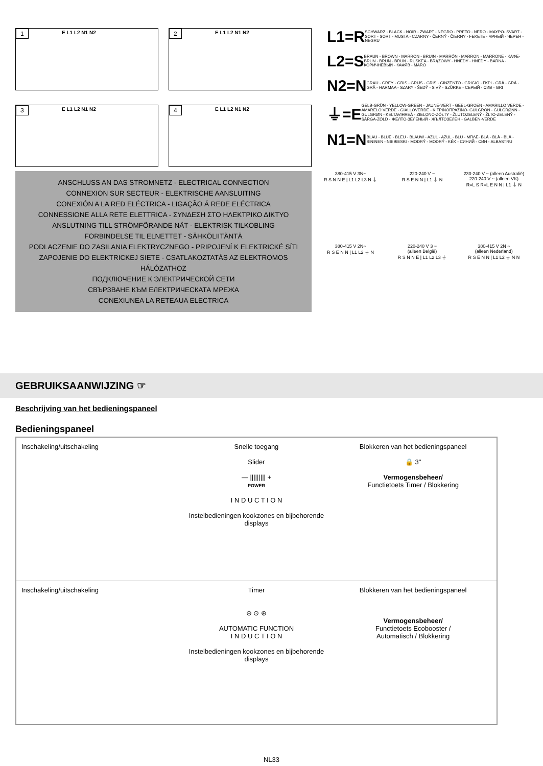1 E L1 L2 N1 N2
2 E L1 L2 N1 N2
3 E L1 L2 N1 N2
4 E L1 L2 N1 N2
L1=R
SCHWARZ - BLACK - NOIR - ZWART - NEGRO - PRETO - NERO - ΜΑΥΡΟ- SVART - SORT - SORT - MUSTA - CZARNY - ČERNÝ - ČIERNY - FEKETE - ЧРНЫЙ - ЧЕРЕН - NEGRU
L2=S
BRAUN - BROWN - MARRON - BRUIN - MARRÓN - MARRON - MARRONE - ΚΑΦΕ- BRUN - BRUN - BRUN - RUSKEA - BRĄZOWY - HNĚDÝ - HNEDÝ - BARNA - КОРИЧНЕВЫЙ - КАФЯВ - MARO
N2=N
GRAU - GREY - GRIS - GRIJS - GRIS - CINZENTO - GRIGIO - ΓΚΡΙ - GRÅ - GRÅ - GRÅ - HARMAA - SZARY - ŠEDÝ - SIVÝ - SZÜRKE - СЕРЫЙ - СИВ - GRI
⏚=E
GELB-GRÜN - YELLOW-GREEN - JAUNE-VERT - GEEL-GROEN - AMARILLO VERDE - AMARELO VERDE - GIALLOVERDE - ΚΙΤΡΙΝΟΠΡΑΣΙΝΟ- GULGRÖN - GULGRØNN - GULGRØN - KELTAVIHREÄ - ZIELONO-ŻÓŁTY - ŽLUTOZELENÝ - ŽLTO-ZELENÝ - SÁRGA-ZÖLD - ЖЕЛТО-ЗЕЛЕНЫЙ - ЖЪЛТОЗЕЛЕН - GALBEN-VERDE
N1=N
BLAU - BLUE - BLEU - BLAUW - AZUL - AZUL - BLU - ΜΠΛΕ- BLÅ - BLÅ - BLÅ - SININEN - NIEBIESKI - MODRÝ - MODRÝ - KÉK - СИНИЙ - СИН - ALBASTRU
ANSCHLUSS AN DAS STROMNETZ - ELECTRICAL CONNECTION
CONNEXION SUR SECTEUR - ELEKTRISCHE AANSLUITING
CONEXIÓN A LA RED ELÉCTRICA - LIGAÇÃO Á REDE ELÉCTRICA
CONNESSIONE ALLA RETE ELETTRICA - ΣΥΝΔΕΣΗ ΣΤΟ ΗΛΕΚΤΡΙΚΟ ΔΙΚΤΥΟ
ANSLUTNING TILL STRÖMFÖRANDE NÄT - ELEKTRISK TILKOBLING
FORBINDELSE TIL ELNETTET - SÄHKÖLIITÄNTÄ
PODLACZENIE DO ZASILANIA ELEKTRYCZNEGO - PRIPOJENÍ K ELEKTRICKÉ SÍTI
ZAPOJENIE DO ELEKTRICKEJ SIETE - CSATLAKOZTATÁS AZ ELEKTROMOS HÁLÓZATHOZ
ПОДКЛЮЧЕНИЕ К ЭЛЕКТРИЧЕСКОЙ СЕТИ
СВЪРЗВАНЕ КЪМ ЕЛЕКТРИЧЕСКАТА МРЕЖА
CONEXIUNEA LA RETEAUA ELECTRICA
380-415 V 3N~
R S N N E | L1 L2 L3 N ⏚
220-240 V ~
R S E N N | L1 ⏚ N
230-240 V ~ (alleen Australië)
220-240 V ~ (alleen VK)
R=L S R=L E N N | L1 ⏚ N
380-415 V 2N~
R S E N N | L1 L2 ⏚ N
220-240 V 3 ~
(alleen België)
R S N N E | L1 L2 L3 ⏚
380-415 V 2N ~
(alleen Nederland)
R S E N N | L1 L2 ⏚ N N
GEBRUIKSAANWIJZING ☞
Beschrijving van het bedieningspaneel
Bedieningspaneel
Inschakeling/uitschakeling
Snelle toegang
Slider
— ||||||||| +
POWER
I N D U C T I O N
Instelbedieningen kookzones en bijbehorende displays
Blokkeren van het bedieningspaneel
🔒 3"
Vermogensbeheer/
Functietoets Timer / Blokkering
Inschakeling/uitschakeling
Timer
⊖ ⊙ ⊕
AUTOMATIC FUNCTION
I N D U C T I O N
Instelbedieningen kookzones en bijbehorende displays
Blokkeren van het bedieningspaneel
Vermogensbeheer/
Functietoets Ecobooster /
Automatisch / Blokkering
NL33